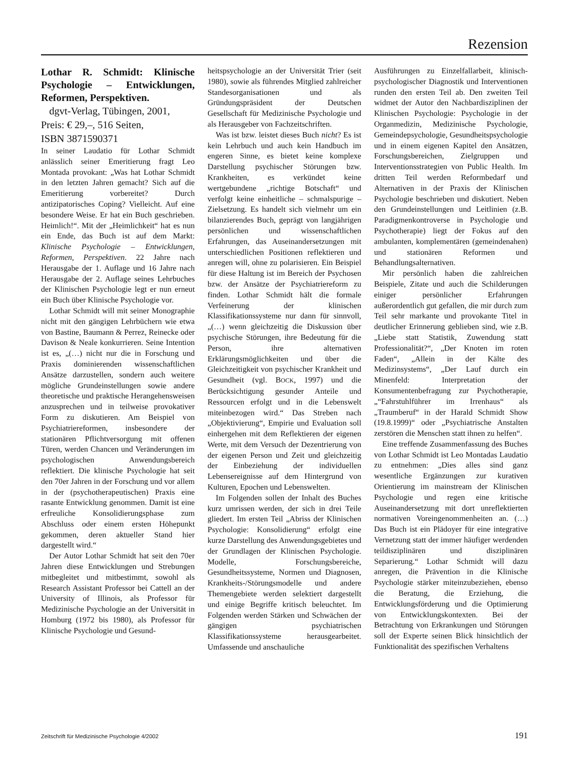Rezension
Lothar R. Schmidt: Klinische Psychologie – Entwicklungen, Reformen, Perspektiven.
dgvt-Verlag, Tübingen, 2001,
Preis: € 29,–, 516 Seiten,
ISBN 3871590371
In seiner Laudatio für Lothar Schmidt anlässlich seiner Emeritierung fragt Leo Montada provokant: „Was hat Lothar Schmidt in den letzten Jahren gemacht? Sich auf die Emeritierung vorbereitet? Durch antizipatorisches Coping? Vielleicht. Auf eine besondere Weise. Er hat ein Buch geschrieben. Heimlich!“. Mit der „Heimlichkeit“ hat es nun ein Ende, das Buch ist auf dem Markt: Klinische Psychologie – Entwicklungen, Reformen, Perspektiven. 22 Jahre nach Herausgabe der 1. Auflage und 16 Jahre nach Herausgabe der 2. Auflage seines Lehrbuches der Klinischen Psychologie legt er nun erneut ein Buch über Klinische Psychologie vor.
Lothar Schmidt will mit seiner Monographie nicht mit den gängigen Lehrbüchern wie etwa von Bastine, Baumann & Perrez, Reinecke oder Davison & Neale konkurrieren. Seine Intention ist es, „(…) nicht nur die in Forschung und Praxis dominierenden wissenschaftlichen Ansätze darzustellen, sondern auch weitere mögliche Grundeinstellungen sowie andere theoretische und praktische Herangehensweisen anzusprechen und in teilweise provokativer Form zu diskutieren. Am Beispiel von Psychiatriereformen, insbesondere der stationären Pflichtversorgung mit offenen Türen, werden Chancen und Veränderungen im psychologischen Anwendungsbereich reflektiert. Die klinische Psychologie hat seit den 70er Jahren in der Forschung und vor allem in der (psychotherapeutischen) Praxis eine rasante Entwicklung genommen. Damit ist eine erfreuliche Konsolidierungsphase zum Abschluss oder einem ersten Höhepunkt gekommen, deren aktueller Stand hier dargestellt wird.“
Der Autor Lothar Schmidt hat seit den 70er Jahren diese Entwicklungen und Strebungen mitbegleitet und mitbestimmt, sowohl als Research Assistant Professor bei Cattell an der University of Illinois, als Professor für Medizinische Psychologie an der Universität in Homburg (1972 bis 1980), als Professor für Klinische Psychologie und Gesund-
heitspsychologie an der Universität Trier (seit 1980), sowie als führendes Mitglied zahlreicher Standesorganisationen und als Gründungspräsident der Deutschen Gesellschaft für Medizinische Psychologie und als Herausgeber von Fachzeitschriften.
Was ist bzw. leistet dieses Buch nicht? Es ist kein Lehrbuch und auch kein Handbuch im engeren Sinne, es bietet keine komplexe Darstellung psychischer Störungen bzw. Krankheiten, es verkündet keine wertgebundene „richtige Botschaft“ und verfolgt keine einheitliche – schmalspurige – Zielsetzung. Es handelt sich vielmehr um ein bilanzierendes Buch, geprägt von langjährigen persönlichen und wissenschaftlichen Erfahrungen, das Auseinandersetzungen mit unterschiedlichen Positionen reflektieren und anregen will, ohne zu polarisieren. Ein Beispiel für diese Haltung ist im Bereich der Psychosen bzw. der Ansätze der Psychiatriereform zu finden. Lothar Schmidt hält die formale Verfeinerung der klinischen Klassifikationssysteme nur dann für sinnvoll, „(…) wenn gleichzeitig die Diskussion über psychische Störungen, ihre Bedeutung für die Person, ihre alternativen Erklärungsmöglichkeiten und über die Gleichzeitigkeit von psychischer Krankheit und Gesundheit (vgl. BOCK, 1997) und die Berücksichtigung gesunder Anteile und Ressourcen erfolgt und in die Lebenswelt miteinbezogen wird.“ Das Streben nach „Objektivierung“, Empirie und Evaluation soll einhergehen mit dem Reflektieren der eigenen Werte, mit dem Versuch der Dezentrierung von der eigenen Person und Zeit und gleichzeitig der Einbeziehung der individuellen Lebensereignisse auf dem Hintergrund von Kulturen, Epochen und Lebenswelten.
Im Folgenden sollen der Inhalt des Buches kurz umrissen werden, der sich in drei Teile gliedert. Im ersten Teil „Abriss der Klinischen Psychologie: Konsolidierung“ erfolgt eine kurze Darstellung des Anwendungsgebietes und der Grundlagen der Klinischen Psychologie. Modelle, Forschungsbereiche, Gesundheitssysteme, Normen und Diagnosen, Krankheits-/Störungsmodelle und andere Themengebiete werden selektiert dargestellt und einige Begriffe kritisch beleuchtet. Im Folgenden werden Stärken und Schwächen der gängigen psychiatrischen Klassifikationssysteme herausgearbeitet. Umfassende und anschauliche
Ausführungen zu Einzelfallarbeit, klinisch-psychologischer Diagnostik und Interventionen runden den ersten Teil ab. Den zweiten Teil widmet der Autor den Nachbardisziplinen der Klinischen Psychologie: Psychologie in der Organmedizin, Medizinische Psychologie, Gemeindepsychologie, Gesundheitspsychologie und in einem eigenen Kapitel den Ansätzen, Forschungsbereichen, Zielgruppen und Interventionsstrategien von Public Health. Im dritten Teil werden Reformbedarf und Alternativen in der Praxis der Klinischen Psychologie beschrieben und diskutiert. Neben den Grundeinstellungen und Leitlinien (z.B. Paradigmenkontroverse in Psychologie und Psychotherapie) liegt der Fokus auf den ambulanten, komplementären (gemeindenahen) und stationären Reformen und Behandlungsalternativen.
Mir persönlich haben die zahlreichen Beispiele, Zitate und auch die Schilderungen einiger persönlicher Erfahrungen außerordentlich gut gefallen, die mir durch zum Teil sehr markante und provokante Titel in deutlicher Erinnerung geblieben sind, wie z.B. „Liebe statt Statistik, Zuwendung statt Professionalität?“, „Der Knoten im roten Faden“, „Allein in der Kälte des Medizinsystems“, „Der Lauf durch ein Minenfeld: Interpretation der Konsumentenbefragung zur Psychotherapie, „“Fahrstuhlführer im Irrenhaus“ als „Traumberuf“ in der Harald Schmidt Show (19.8.1999)“ oder „Psychiatrische Anstalten zerstören die Menschen statt ihnen zu helfen“.
Eine treffende Zusammenfassung des Buches von Lothar Schmidt ist Leo Montadas Laudatio zu entnehmen: „Dies alles sind ganz wesentliche Ergänzungen zur kurativen Orientierung im mainstream der Klinischen Psychologie und regen eine kritische Auseinandersetzung mit dort unreflektierten normativen Voreingenommenheiten an. (…) Das Buch ist ein Plädoyer für eine integrative Vernetzung statt der immer häufiger werdenden teildisziplinären und disziplinären Separierung.“ Lothar Schmidt will dazu anregen, die Prävention in die Klinische Psychologie stärker miteinzubeziehen, ebenso die Beratung, die Erziehung, die Entwicklungsförderung und die Optimierung von Entwicklungskontexten. Bei der Betrachtung von Erkrankungen und Störungen soll der Experte seinen Blick hinsichtlich der Funktionalität des spezifischen Verhaltens
Zeitschrift für Medizinische Psychologie 4/2002 191